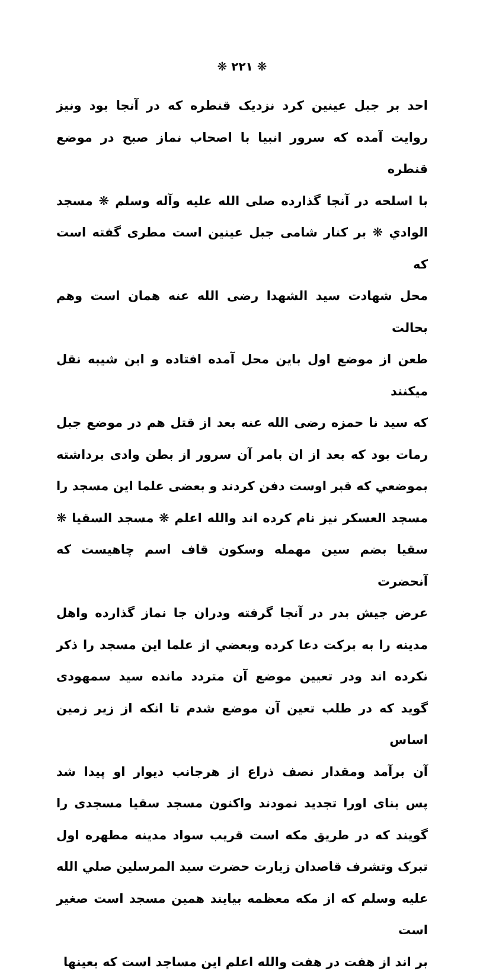❋ ۲۲۱ ❋
احد بر جبل عینین کرد نزدیک قنطره که در آنجا بود ونیز
روایت آمده که سرور انبیا با اصحاب نماز صبح در موضع قنطره
با اسلحه در آنجا گذارده صلی الله علیه وآله وسلم ❋ مسجد
الوادي ❋ بر کنار شامی جبل عینین است مطری گفته است که
محل شهادت سید الشهدا رضی الله عنه همان است وهم بحالت
طعن از موضع اول باین محل آمده افتاده و ابن شیبه نقل میکنند
که سید نا حمزه رضی الله عنه بعد از قتل هم در موضع جبل
رمات بود که بعد از ان بامر آن سرور از بطن وادی برداشته
بموضعي که قبر اوست دفن کردند و بعضی علما این مسجد را
مسجد العسکر نیز نام کرده اند والله اعلم ❋ مسجد السقیا ❋
سقیا بضم سین مهمله وسکون قاف اسم چاهیست که آنحضرت
عرض جیش بدر در آنجا گرفته ودران جا نماز گذارده واهل
مدینه را به برکت دعا کرده وبعضي از علما این مسجد را ذکر
نکرده اند ودر تعیین موضع آن متردد مانده سید سمهودی
گوید که در طلب تعین آن موضع شدم تا انکه از زیر زمین اساس
آن برآمد ومقدار نصف ذراع از هرجانب دیوار او پیدا شد
پس بنای اورا تجدید نمودند واکنون مسجد سقیا مسجدی را
گویند که در طریق مکه است قریب سواد مدینه مطهره اول
تبرک وتشرف قاصدان زیارت حضرت سید المرسلین صلي الله
علیه وسلم که از مکه معظمه بیایند همین مسجد است صغیر است
بر اند از هفت در هفت والله اعلم این مساجد است که بعینها